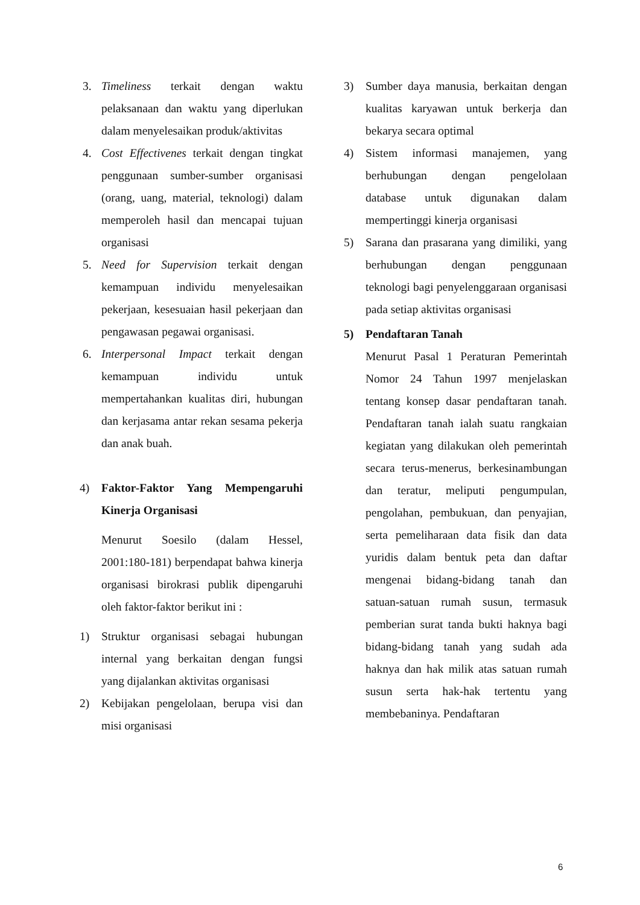3. Timeliness terkait dengan waktu pelaksanaan dan waktu yang diperlukan dalam menyelesaikan produk/aktivitas
4. Cost Effectivenes terkait dengan tingkat penggunaan sumber-sumber organisasi (orang, uang, material, teknologi) dalam memperoleh hasil dan mencapai tujuan organisasi
5. Need for Supervision terkait dengan kemampuan individu menyelesaikan pekerjaan, kesesuaian hasil pekerjaan dan pengawasan pegawai organisasi.
6. Interpersonal Impact terkait dengan kemampuan individu untuk mempertahankan kualitas diri, hubungan dan kerjasama antar rekan sesama pekerja dan anak buah.
4) Faktor-Faktor Yang Mempengaruhi Kinerja Organisasi
Menurut Soesilo (dalam Hessel, 2001:180-181) berpendapat bahwa kinerja organisasi birokrasi publik dipengaruhi oleh faktor-faktor berikut ini :
1) Struktur organisasi sebagai hubungan internal yang berkaitan dengan fungsi yang dijalankan aktivitas organisasi
2) Kebijakan pengelolaan, berupa visi dan misi organisasi
3) Sumber daya manusia, berkaitan dengan kualitas karyawan untuk berkerja dan bekarya secara optimal
4) Sistem informasi manajemen, yang berhubungan dengan pengelolaan database untuk digunakan dalam mempertinggi kinerja organisasi
5) Sarana dan prasarana yang dimiliki, yang berhubungan dengan penggunaan teknologi bagi penyelenggaraan organisasi pada setiap aktivitas organisasi
5) Pendaftaran Tanah
Menurut Pasal 1 Peraturan Pemerintah Nomor 24 Tahun 1997 menjelaskan tentang konsep dasar pendaftaran tanah. Pendaftaran tanah ialah suatu rangkaian kegiatan yang dilakukan oleh pemerintah secara terus-menerus, berkesinambungan dan teratur, meliputi pengumpulan, pengolahan, pembukuan, dan penyajian, serta pemeliharaan data fisik dan data yuridis dalam bentuk peta dan daftar mengenai bidang-bidang tanah dan satuan-satuan rumah susun, termasuk pemberian surat tanda bukti haknya bagi bidang-bidang tanah yang sudah ada haknya dan hak milik atas satuan rumah susun serta hak-hak tertentu yang membebaninya. Pendaftaran
6